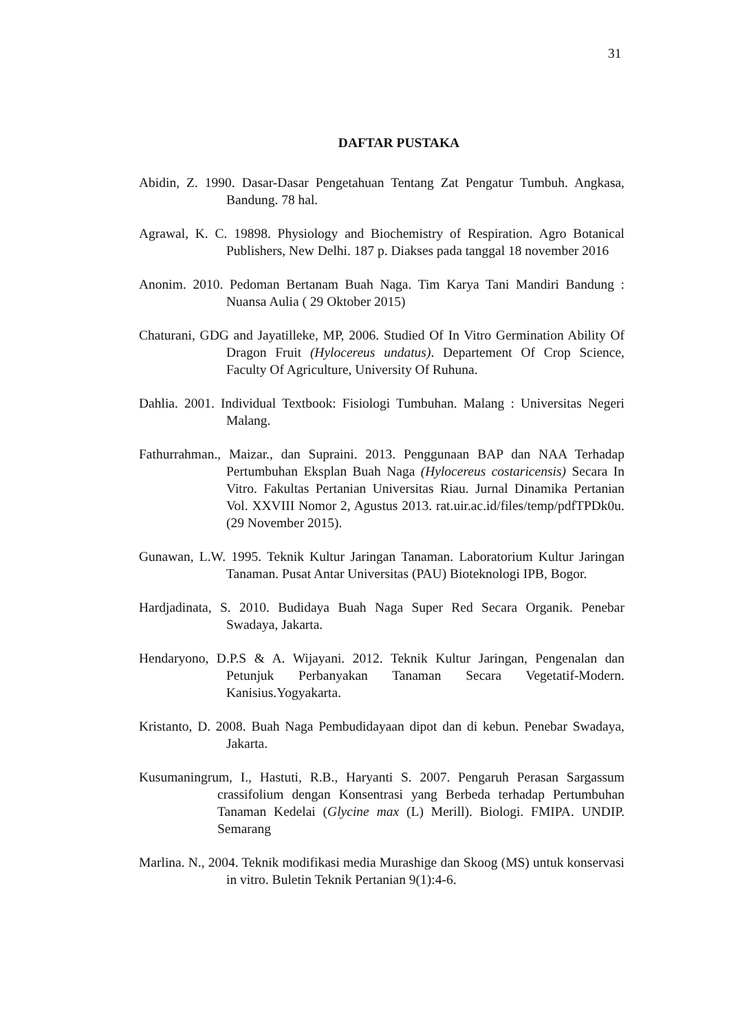31
DAFTAR PUSTAKA
Abidin, Z. 1990. Dasar-Dasar Pengetahuan Tentang Zat Pengatur Tumbuh. Angkasa, Bandung. 78 hal.
Agrawal, K. C. 19898. Physiology and Biochemistry of Respiration. Agro Botanical Publishers, New Delhi. 187 p. Diakses pada tanggal 18 november 2016
Anonim. 2010. Pedoman Bertanam Buah Naga. Tim Karya Tani Mandiri Bandung : Nuansa Aulia ( 29 Oktober 2015)
Chaturani, GDG and Jayatilleke, MP, 2006. Studied Of In Vitro Germination Ability Of Dragon Fruit (Hylocereus undatus). Departement Of Crop Science, Faculty Of Agriculture, University Of Ruhuna.
Dahlia. 2001. Individual Textbook: Fisiologi Tumbuhan. Malang : Universitas Negeri Malang.
Fathurrahman., Maizar., dan Supraini. 2013. Penggunaan BAP dan NAA Terhadap Pertumbuhan Eksplan Buah Naga (Hylocereus costaricensis) Secara In Vitro. Fakultas Pertanian Universitas Riau. Jurnal Dinamika Pertanian Vol. XXVIII Nomor 2, Agustus 2013. rat.uir.ac.id/files/temp/pdfTPDk0u. (29 November 2015).
Gunawan, L.W. 1995. Teknik Kultur Jaringan Tanaman. Laboratorium Kultur Jaringan Tanaman. Pusat Antar Universitas (PAU) Bioteknologi IPB, Bogor.
Hardjadinata, S. 2010. Budidaya Buah Naga Super Red Secara Organik. Penebar Swadaya, Jakarta.
Hendaryono, D.P.S & A. Wijayani. 2012. Teknik Kultur Jaringan, Pengenalan dan Petunjuk Perbanyakan Tanaman Secara Vegetatif-Modern. Kanisius.Yogyakarta.
Kristanto, D. 2008. Buah Naga Pembudidayaan dipot dan di kebun. Penebar Swadaya, Jakarta.
Kusumaningrum, I., Hastuti, R.B., Haryanti S. 2007. Pengaruh Perasan Sargassum crassifolium dengan Konsentrasi yang Berbeda terhadap Pertumbuhan Tanaman Kedelai (Glycine max (L) Merill). Biologi. FMIPA. UNDIP. Semarang
Marlina. N., 2004. Teknik modifikasi media Murashige dan Skoog (MS) untuk konservasi in vitro. Buletin Teknik Pertanian 9(1):4-6.